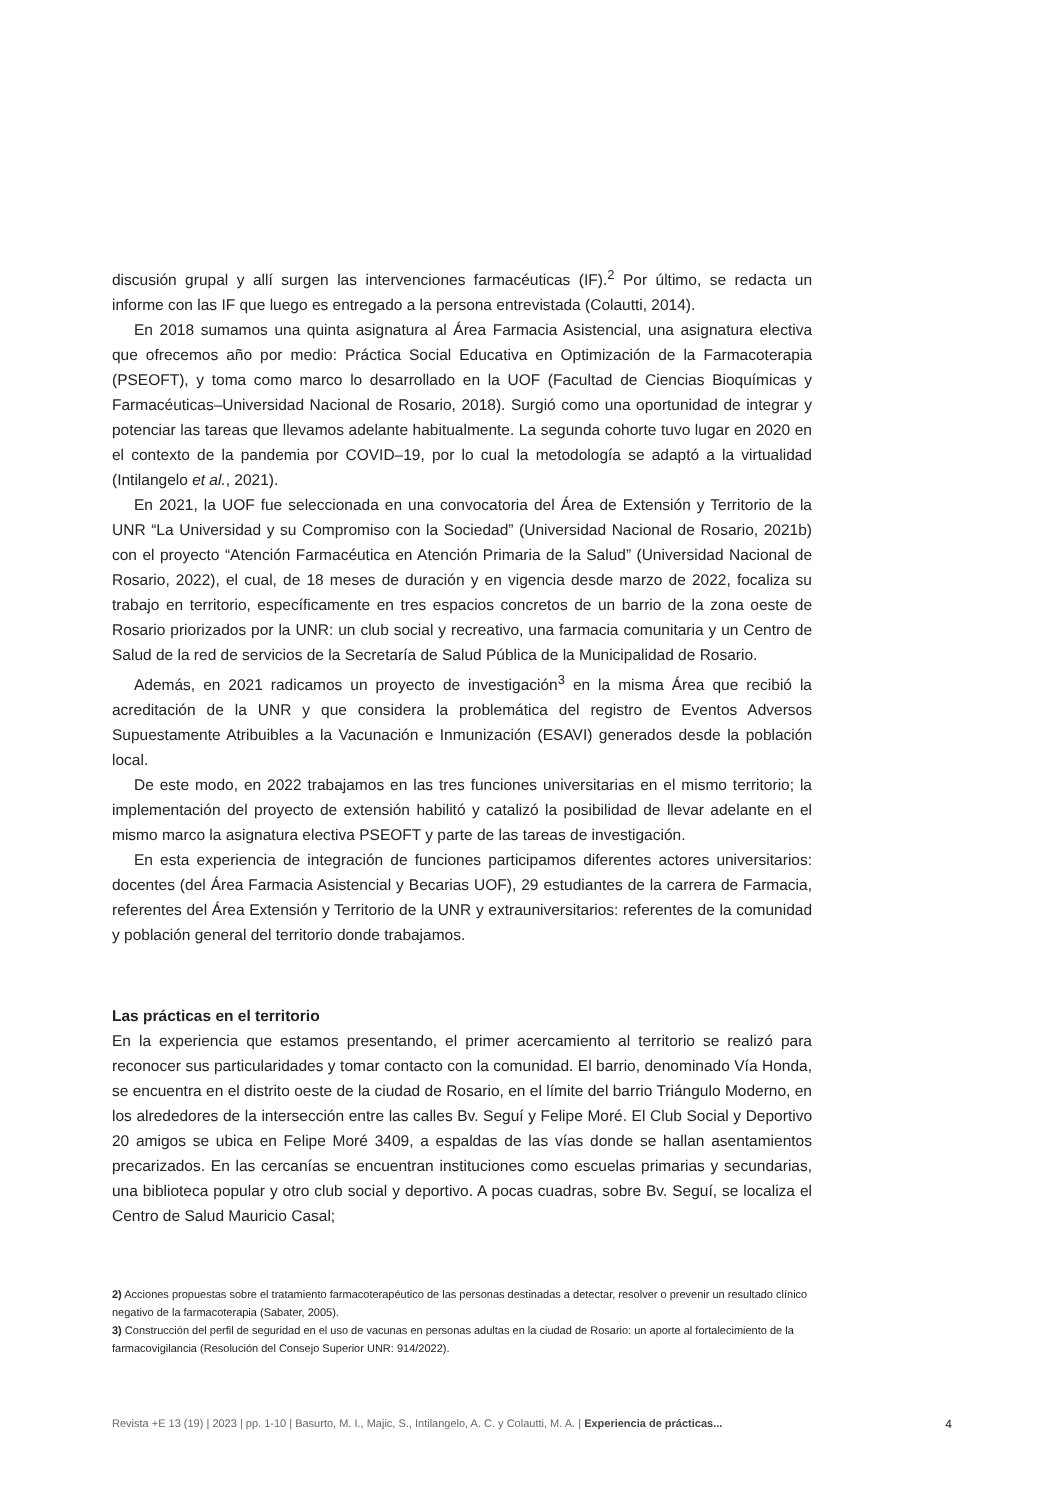discusión grupal y allí surgen las intervenciones farmacéuticas (IF).<sup>2</sup> Por último, se redacta un informe con las IF que luego es entregado a la persona entrevistada (Colautti, 2014).
En 2018 sumamos una quinta asignatura al Área Farmacia Asistencial, una asignatura electiva que ofrecemos año por medio: Práctica Social Educativa en Optimización de la Farmacoterapia (PSEOFT), y toma como marco lo desarrollado en la UOF (Facultad de Ciencias Bioquímicas y Farmacéuticas–Universidad Nacional de Rosario, 2018). Surgió como una oportunidad de integrar y potenciar las tareas que llevamos adelante habitualmente. La segunda cohorte tuvo lugar en 2020 en el contexto de la pandemia por COVID–19, por lo cual la metodología se adaptó a la virtualidad (Intilangelo et al., 2021).
En 2021, la UOF fue seleccionada en una convocatoria del Área de Extensión y Territorio de la UNR “La Universidad y su Compromiso con la Sociedad” (Universidad Nacional de Rosario, 2021b) con el proyecto “Atención Farmacéutica en Atención Primaria de la Salud” (Universidad Nacional de Rosario, 2022), el cual, de 18 meses de duración y en vigencia desde marzo de 2022, focaliza su trabajo en territorio, específicamente en tres espacios concretos de un barrio de la zona oeste de Rosario priorizados por la UNR: un club social y recreativo, una farmacia comunitaria y un Centro de Salud de la red de servicios de la Secretaría de Salud Pública de la Municipalidad de Rosario.
Además, en 2021 radicamos un proyecto de investigación<sup>3</sup> en la misma Área que recibió la acreditación de la UNR y que considera la problemática del registro de Eventos Adversos Supuestamente Atribuibles a la Vacunación e Inmunización (ESAVI) generados desde la población local.
De este modo, en 2022 trabajamos en las tres funciones universitarias en el mismo territorio; la implementación del proyecto de extensión habilitó y catalizó la posibilidad de llevar adelante en el mismo marco la asignatura electiva PSEOFT y parte de las tareas de investigación.
En esta experiencia de integración de funciones participamos diferentes actores universitarios: docentes (del Área Farmacia Asistencial y Becarias UOF), 29 estudiantes de la carrera de Farmacia, referentes del Área Extensión y Territorio de la UNR y extrauniversitarios: referentes de la comunidad y población general del territorio donde trabajamos.
Las prácticas en el territorio
En la experiencia que estamos presentando, el primer acercamiento al territorio se realizó para reconocer sus particularidades y tomar contacto con la comunidad. El barrio, denominado Vía Honda, se encuentra en el distrito oeste de la ciudad de Rosario, en el límite del barrio Triángulo Moderno, en los alrededores de la intersección entre las calles Bv. Seguí y Felipe Moré. El Club Social y Deportivo 20 amigos se ubica en Felipe Moré 3409, a espaldas de las vías donde se hallan asentamientos precarizados. En las cercanías se encuentran instituciones como escuelas primarias y secundarias, una biblioteca popular y otro club social y deportivo. A pocas cuadras, sobre Bv. Seguí, se localiza el Centro de Salud Mauricio Casal;
2) Acciones propuestas sobre el tratamiento farmacoterapéutico de las personas destinadas a detectar, resolver o prevenir un resultado clínico negativo de la farmacoterapia (Sabater, 2005).
3) Construcción del perfil de seguridad en el uso de vacunas en personas adultas en la ciudad de Rosario: un aporte al fortalecimiento de la farmacovigilancia (Resolución del Consejo Superior UNR: 914/2022).
Revista +E 13 (19) | 2023 | pp. 1-10 | Basurto, M. I., Majic, S., Intilangelo, A. C. y Colautti, M. A. | Experiencia de prácticas... 4